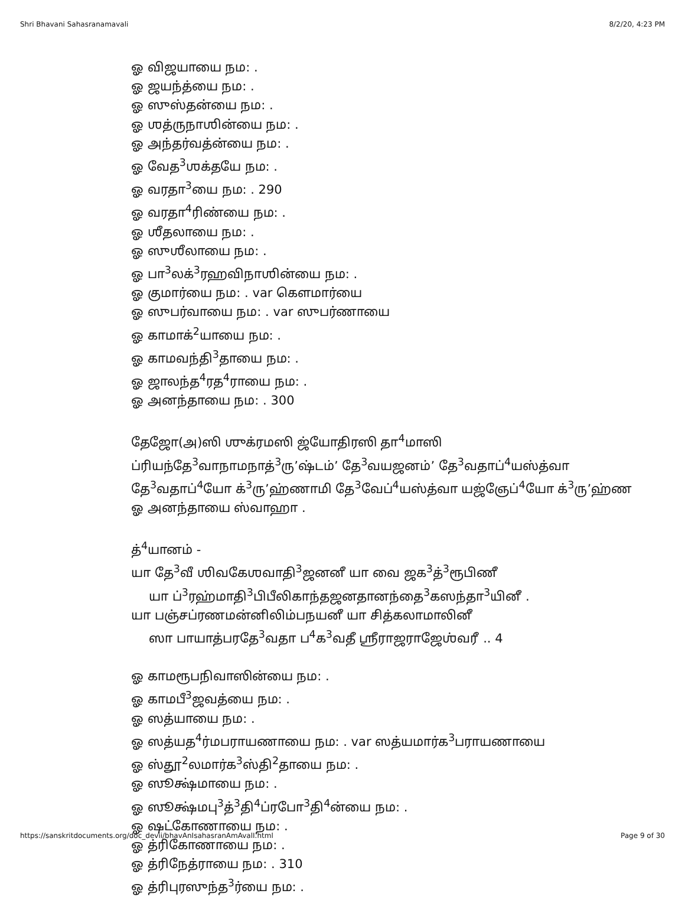Shri Bhavani Sahasranamavali 8/2/20, 4:23 PM
ஓ விஜயாயை நம: .
ஓ ஜயந்த்யை நம: .
ஓ ஸுஸ்தன்யை நம: .
ஓ ஶத்ருநாஶின்யை நம: .
ஓ அந்தர்வத்ன்யை நம: .
ஓ வேத<sup>3</sup>ஶக்தயே நம: .
ஓ வரதா<sup>3</sup>யை நம: . 290
ஓ வரதா<sup>4</sup>ரிண்யை நம: .
ஓ ஶீதலாயை நம: .
ஓ ஸுஶீலாயை நம: .
ஓ பா<sup>3</sup>லக்<sup>3</sup>ரஹவிநாஶின்யை நம: .
ஓ குமார்யை நம: . var கௌமார்யை
ஓ ஸுபர்வாயை நம: . var ஸுபர்ணாயை
ஓ காமாக்<sup>2</sup>யாயை நம: .
ஓ காமவந்தி<sup>3</sup>தாயை நம: .
ஓ ஜாலந்த<sup>4</sup>ரத<sup>4</sup>ராயை நம: .
ஓ அனந்தாயை நம: . 300
தேஜோ(அ)ஸி ஶுக்ரமஸி ஜ்யோதிரஸி தா<sup>4</sup>மாஸி
ப்ரியந்தே<sup>3</sup>வாநாமநாத்<sup>3</sup>ரு’ஷ்டம்’ தே<sup>3</sup>வயஜனம்’ தே<sup>3</sup>வதாப்<sup>4</sup>யஸ்த்வா
தே<sup>3</sup>வதாப்<sup>4</sup>யோ க்<sup>3</sup>ரு’ஹ்ணாமி தே<sup>3</sup>வேப்<sup>4</sup>யஸ்த்வா யஜ்ஞேப்<sup>4</sup>யோ க்<sup>3</sup>ரு’ஹ்ண
ஓ அனந்தாயை ஸ்வாஹா .
த்<sup>4</sup>யானம் -
யா தே<sup>3</sup>வீ ஶிவகேஶவாதி<sup>3</sup>ஜனனீ யா வை ஜக<sup>3</sup>த்<sup>3</sup>ரூபிணீ
யா ப்<sup>3</sup>ரஹ்மாதி<sup>3</sup>பிபீலிகாந்தஜனதானந்தை<sup>3</sup>கஸந்தா<sup>3</sup>யினீ .
யா பஞ்சப்ரணமன்னிலிம்பநயனீ யா சித்கலாமாலினீ
ஸா பாயாத்பரதே<sup>3</sup>வதா ப<sup>4</sup>க<sup>3</sup>வதீ ஶ்ரீராஜராஜேஶ்வரீ .. 4
ஓ காமரூபநிவாஸின்யை நம: .
ஓ காமபீ<sup>3</sup>ஜவத்யை நம: .
ஓ ஸத்யாயை நம: .
ஓ ஸத்யத<sup>4</sup>ர்மபராயணாயை நம: . var ஸத்யமார்க<sup>3</sup>பராயணாயை
ஓ ஸ்தூ<sup>2</sup>லமார்க<sup>3</sup>ஸ்தி<sup>2</sup>தாயை நம: .
ஓ ஸூக்ஷ்மாயை நம: .
ஓ ஸூக்ஷ்மபு<sup>3</sup>த்<sup>3</sup>தி<sup>4</sup>ப்ரபோ<sup>3</sup>தி<sup>4</sup>ன்யை நம: .
ஓ ஷட்கோணாயை நம: .
ஓ த்ரிகோணாயை நம: .
ஓ த்ரிநேத்ராயை நம: . 310
ஓ த்ரிபுரஸுந்த<sup>3</sup>ர்யை நம: .
https://sanskritdocuments.org/doc_devii/bhavAnIsahasranAmAvalI.html Page 9 of 30